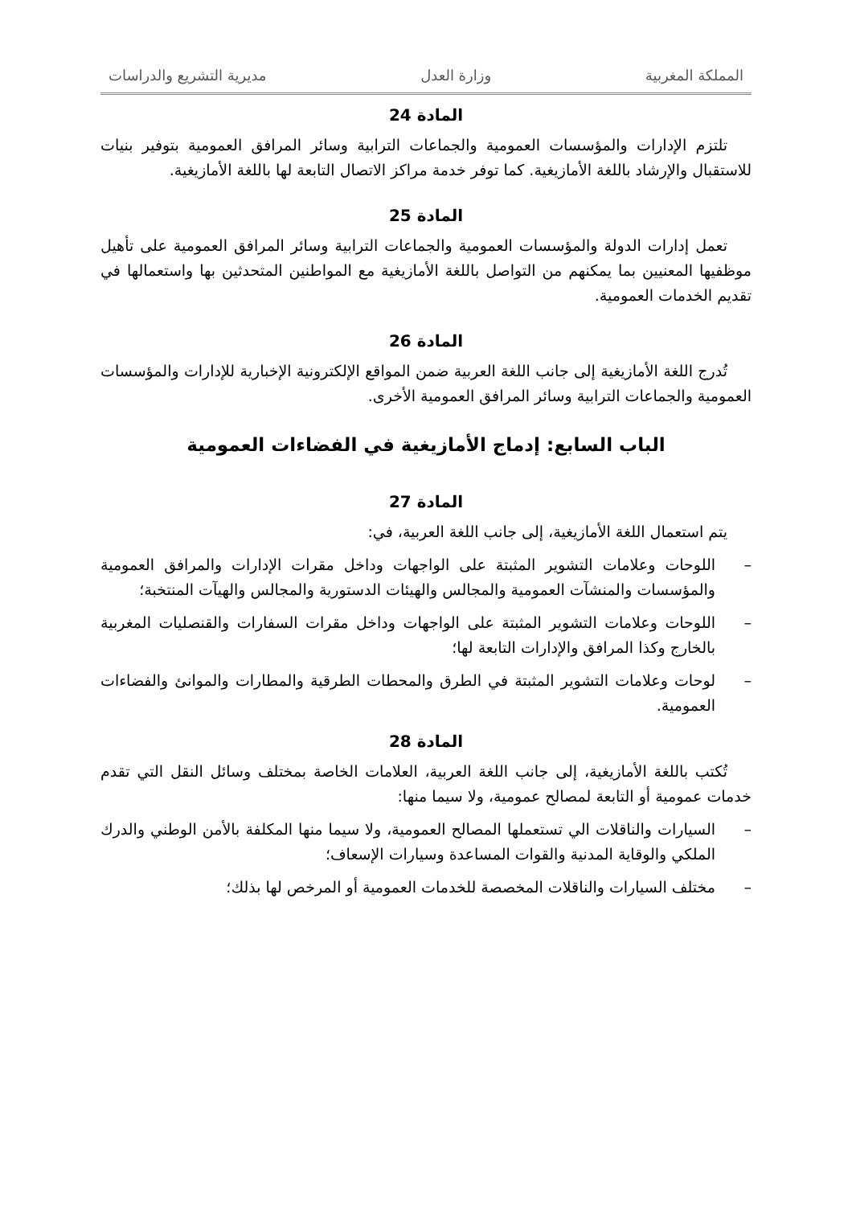المملكة المغربية وزارة العدل مديرية التشريع والدراسات
المادة 24
تلتزم الإدارات والمؤسسات العمومية والجماعات الترابية وسائر المرافق العمومية بتوفير بنيات للاستقبال والإرشاد باللغة الأمازيغية. كما توفر خدمة مراكز الاتصال التابعة لها باللغة الأمازيغية.
المادة 25
تعمل إدارات الدولة والمؤسسات العمومية والجماعات الترابية وسائر المرافق العمومية على تأهيل موظفيها المعنيين بما يمكنهم من التواصل باللغة الأمازيغية مع المواطنين المتحدثين بها واستعمالها في تقديم الخدمات العمومية.
المادة 26
تُدرج اللغة الأمازيغية إلى جانب اللغة العربية ضمن المواقع الإلكترونية الإخبارية للإدارات والمؤسسات العمومية والجماعات الترابية وسائر المرافق العمومية الأخرى.
الباب السابع: إدماج الأمازيغية في الفضاءات العمومية
المادة 27
يتم استعمال اللغة الأمازيغية، إلى جانب اللغة العربية، في:
– اللوحات وعلامات التشوير المثبتة على الواجهات وداخل مقرات الإدارات والمرافق العمومية والمؤسسات والمنشآت العمومية والمجالس والهيئات الدستورية والمجالس والهيآت المنتخبة؛
– اللوحات وعلامات التشوير المثبتة على الواجهات وداخل مقرات السفارات والقنصليات المغربية بالخارج وكذا المرافق والإدارات التابعة لها؛
– لوحات وعلامات التشوير المثبتة في الطرق والمحطات الطرقية والمطارات والموانئ والفضاءات العمومية.
المادة 28
تُكتب باللغة الأمازيغية، إلى جانب اللغة العربية، العلامات الخاصة بمختلف وسائل النقل التي تقدم خدمات عمومية أو التابعة لمصالح عمومية، ولا سيما منها:
– السيارات والناقلات الي تستعملها المصالح العمومية، ولا سيما منها المكلفة بالأمن الوطني والدرك الملكي والوقاية المدنية والقوات المساعدة وسيارات الإسعاف؛
– مختلف السيارات والناقلات المخصصة للخدمات العمومية أو المرخص لها بذلك؛